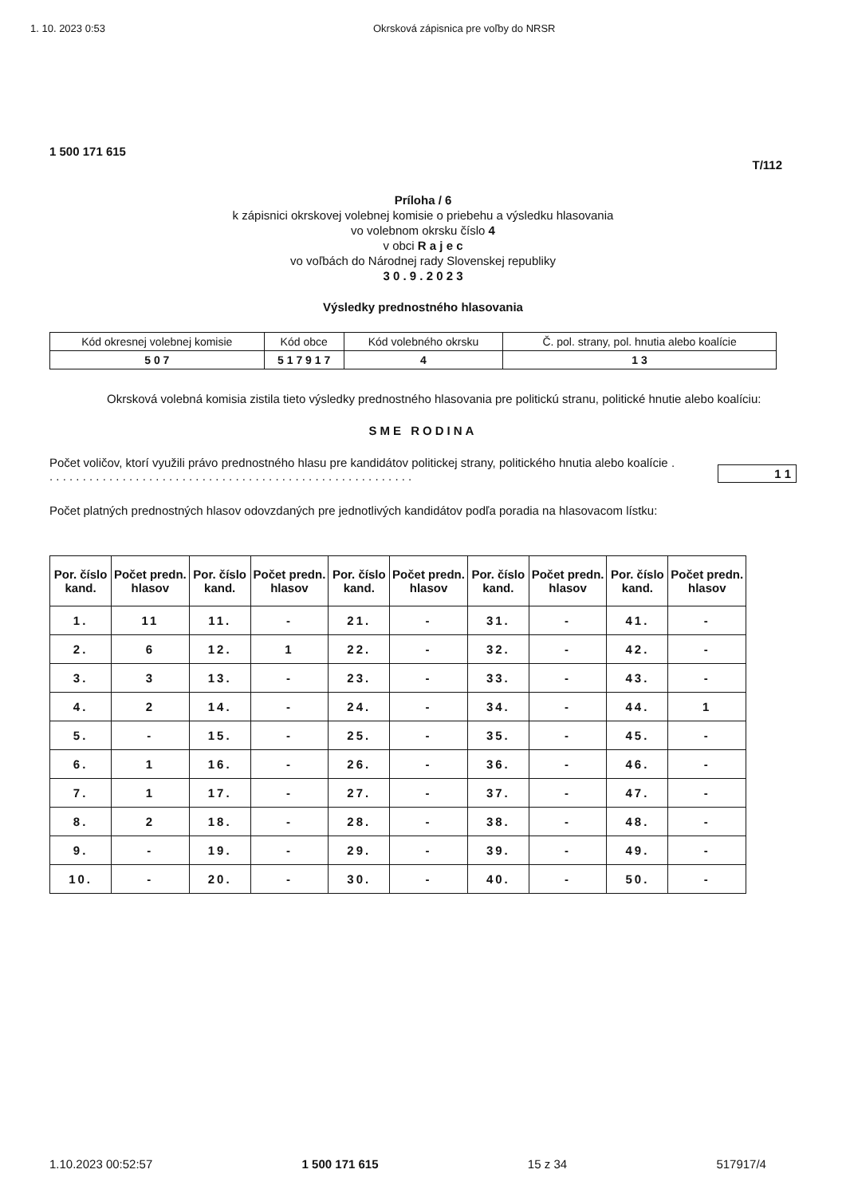1. 10. 2023 0:53 Okrsková zápisnica pre voľby do NRSR
1 500 171 615
T/112
Príloha / 6
k zápisnici okrskovej volebnej komisie o priebehu a výsledku hlasovania
vo volebnom okrsku číslo 4
v obci R a j e c
vo voľbách do Národnej rady Slovenskej republiky
3 0 . 9 . 2 0 2 3
Výsledky prednostného hlasovania
| Kód okresnej volebnej komisie | Kód obce | Kód volebného okrsku | Č. pol. strany, pol. hnutia alebo koalície |
| 5 0 7 | 5 1 7 9 1 7 | 4 | 1 3 |
Okrsková volebná komisia zistila tieto výsledky prednostného hlasovania pre politickú stranu, politické hnutie alebo koalíciu:
SME RODINA
Počet voličov, ktorí využili právo prednostného hlasu pre kandidátov politickej strany, politického hnutia alebo koalície . . . . . . . . . . . . . . . . . . . . . . . . . . . . . . . . . . . . . . . . . . . . . . . . . . . . . . . .
1 1
Počet platných prednostných hlasov odovzdaných pre jednotlivých kandidátov podľa poradia na hlasovacom lístku:
| Por. číslo kand. | Počet predn. hlasov | Por. číslo kand. | Počet predn. hlasov | Por. číslo kand. | Počet predn. hlasov | Por. číslo kand. | Počet predn. hlasov | Por. číslo kand. | Počet predn. hlasov |
| --- | --- | --- | --- | --- | --- | --- | --- | --- | --- |
| 1. | 11 | 11. | - | 21. | - | 31. | - | 41. | - |
| 2. | 6 | 12. | 1 | 22. | - | 32. | - | 42. | - |
| 3. | 3 | 13. | - | 23. | - | 33. | - | 43. | - |
| 4. | 2 | 14. | - | 24. | - | 34. | - | 44. | 1 |
| 5. | - | 15. | - | 25. | - | 35. | - | 45. | - |
| 6. | 1 | 16. | - | 26. | - | 36. | - | 46. | - |
| 7. | 1 | 17. | - | 27. | - | 37. | - | 47. | - |
| 8. | 2 | 18. | - | 28. | - | 38. | - | 48. | - |
| 9. | - | 19. | - | 29. | - | 39. | - | 49. | - |
| 10. | - | 20. | - | 30. | - | 40. | - | 50. | - |
1.10.2023 00:52:57 1 500 171 615 15 z 34 517917/4